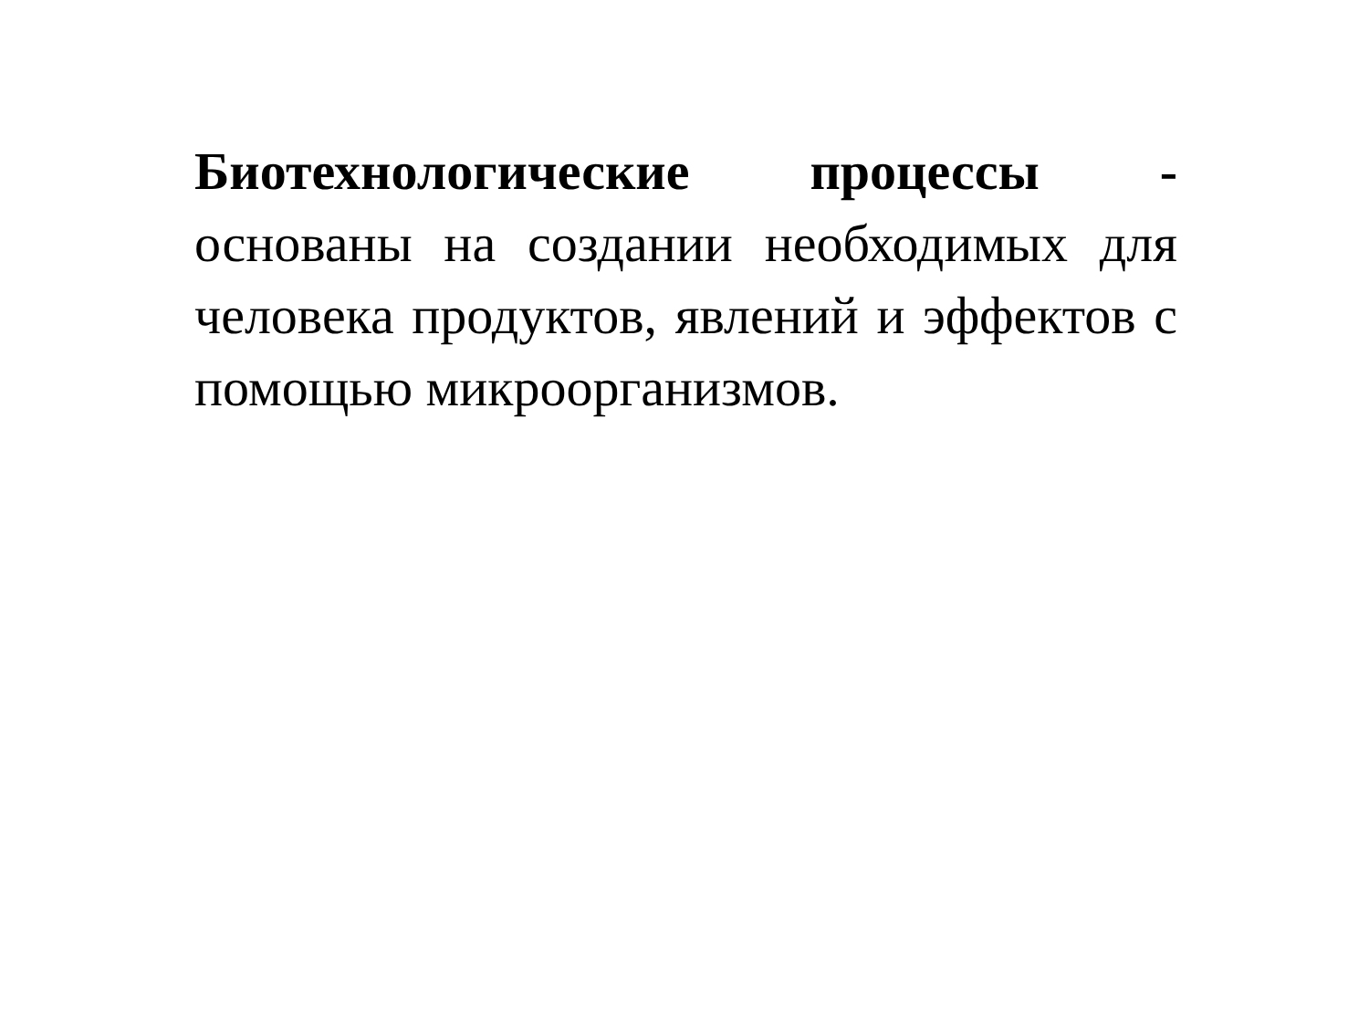Биотехнологические процессы -
основаны на создании необходимых для человека продуктов, явлений и эффектов с помощью микроорганизмов.